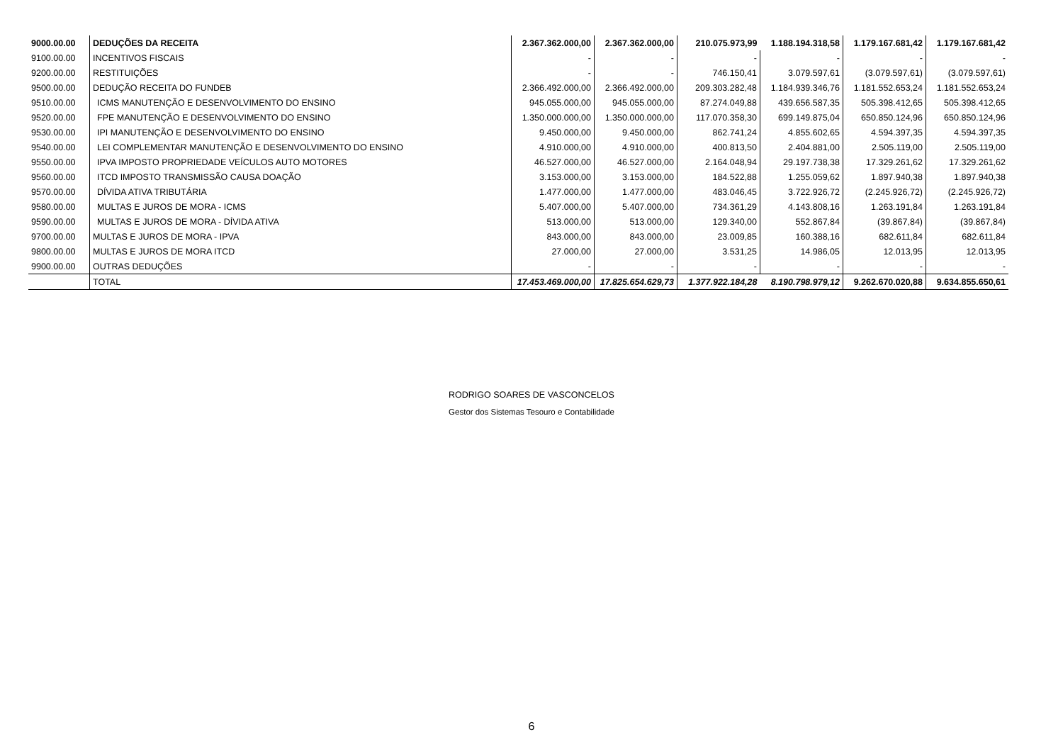| 9000.00.00 | DEDUÇÕES DA RECEITA | 2.367.362.000,00 | 2.367.362.000,00 | 210.075.973,99 | 1.188.194.318,58 | 1.179.167.681,42 | 1.179.167.681,42 |
| 9100.00.00 | INCENTIVOS FISCAIS | - | - | - | - | - | - |
| 9200.00.00 | RESTITUIÇÕES | - | - | 746.150,41 | 3.079.597,61 | (3.079.597,61) | (3.079.597,61) |
| 9500.00.00 | DEDUÇÃO RECEITA DO FUNDEB | 2.366.492.000,00 | 2.366.492.000,00 | 209.303.282,48 | 1.184.939.346,76 | 1.181.552.653,24 | 1.181.552.653,24 |
| 9510.00.00 | ICMS MANUTENÇÃO E DESENVOLVIMENTO DO ENSINO | 945.055.000,00 | 945.055.000,00 | 87.274.049,88 | 439.656.587,35 | 505.398.412,65 | 505.398.412,65 |
| 9520.00.00 | FPE MANUTENÇÃO E DESENVOLVIMENTO DO ENSINO | 1.350.000.000,00 | 1.350.000.000,00 | 117.070.358,30 | 699.149.875,04 | 650.850.124,96 | 650.850.124,96 |
| 9530.00.00 | IPI MANUTENÇÃO E DESENVOLVIMENTO DO ENSINO | 9.450.000,00 | 9.450.000,00 | 862.741,24 | 4.855.602,65 | 4.594.397,35 | 4.594.397,35 |
| 9540.00.00 | LEI COMPLEMENTAR MANUTENÇÃO E DESENVOLVIMENTO DO ENSINO | 4.910.000,00 | 4.910.000,00 | 400.813,50 | 2.404.881,00 | 2.505.119,00 | 2.505.119,00 |
| 9550.00.00 | IPVA IMPOSTO PROPRIEDADE VEÍCULOS AUTO MOTORES | 46.527.000,00 | 46.527.000,00 | 2.164.048,94 | 29.197.738,38 | 17.329.261,62 | 17.329.261,62 |
| 9560.00.00 | ITCD IMPOSTO TRANSMISSÃO CAUSA DOAÇÃO | 3.153.000,00 | 3.153.000,00 | 184.522,88 | 1.255.059,62 | 1.897.940,38 | 1.897.940,38 |
| 9570.00.00 | DÍVIDA ATIVA TRIBUTÁRIA | 1.477.000,00 | 1.477.000,00 | 483.046,45 | 3.722.926,72 | (2.245.926,72) | (2.245.926,72) |
| 9580.00.00 | MULTAS E JUROS DE MORA - ICMS | 5.407.000,00 | 5.407.000,00 | 734.361,29 | 4.143.808,16 | 1.263.191,84 | 1.263.191,84 |
| 9590.00.00 | MULTAS E JUROS DE MORA - DÍVIDA ATIVA | 513.000,00 | 513.000,00 | 129.340,00 | 552.867,84 | (39.867,84) | (39.867,84) |
| 9700.00.00 | MULTAS E JUROS DE MORA - IPVA | 843.000,00 | 843.000,00 | 23.009,85 | 160.388,16 | 682.611,84 | 682.611,84 |
| 9800.00.00 | MULTAS E JUROS DE MORA ITCD | 27.000,00 | 27.000,00 | 3.531,25 | 14.986,05 | 12.013,95 | 12.013,95 |
| 9900.00.00 | OUTRAS DEDUÇÕES | - | - | - | - | - | - |
| | TOTAL | 17.453.469.000,00 | 17.825.654.629,73 | 1.377.922.184,28 | 8.190.798.979,12 | 9.262.670.020,88 | 9.634.855.650,61 |
RODRIGO SOARES DE VASCONCELOS
Gestor dos Sistemas Tesouro e Contabilidade
6